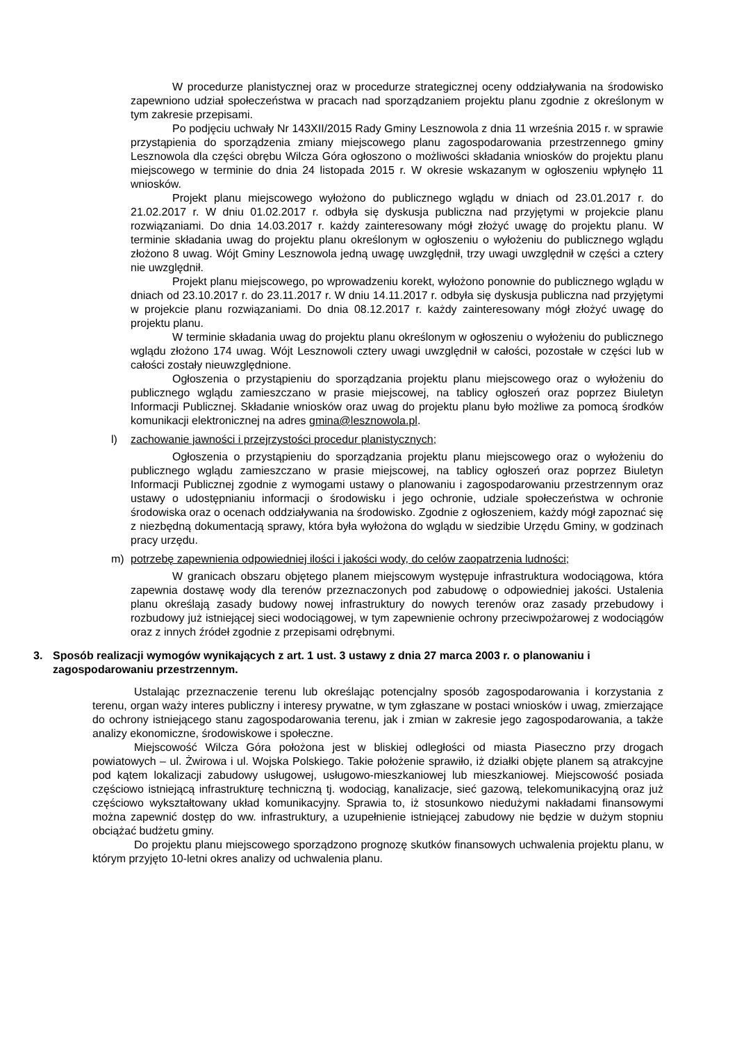W procedurze planistycznej oraz w procedurze strategicznej oceny oddziaływania na środowisko zapewniono udział społeczeństwa w pracach nad sporządzaniem projektu planu zgodnie z określonym w tym zakresie przepisami.
Po podjęciu uchwały Nr 143XII/2015 Rady Gminy Lesznowola z dnia 11 września 2015 r. w sprawie przystąpienia do sporządzenia zmiany miejscowego planu zagospodarowania przestrzennego gminy Lesznowola dla części obrębu Wilcza Góra ogłoszono o możliwości składania wniosków do projektu planu miejscowego w terminie do dnia 24 listopada 2015 r. W okresie wskazanym w ogłoszeniu wpłynęło 11 wniosków.
Projekt planu miejscowego wyłożono do publicznego wglądu w dniach od 23.01.2017 r. do 21.02.2017 r. W dniu 01.02.2017 r. odbyła się dyskusja publiczna nad przyjętymi w projekcie planu rozwiązaniami. Do dnia 14.03.2017 r. każdy zainteresowany mógł złożyć uwagę do projektu planu. W terminie składania uwag do projektu planu określonym w ogłoszeniu o wyłożeniu do publicznego wglądu złożono 8 uwag. Wójt Gminy Lesznowola jedną uwagę uwzględnił, trzy uwagi uwzględnił w części a cztery nie uwzględnił.
Projekt planu miejscowego, po wprowadzeniu korekt, wyłożono ponownie do publicznego wglądu w dniach od 23.10.2017 r. do 23.11.2017 r. W dniu 14.11.2017 r. odbyła się dyskusja publiczna nad przyjętymi w projekcie planu rozwiązaniami. Do dnia 08.12.2017 r. każdy zainteresowany mógł złożyć uwagę do projektu planu.
W terminie składania uwag do projektu planu określonym w ogłoszeniu o wyłożeniu do publicznego wglądu złożono 174 uwag. Wójt Lesznowoli cztery uwagi uwzględnił w całości, pozostałe w części lub w całości zostały nieuwzględnione.
Ogłoszenia o przystąpieniu do sporządzania projektu planu miejscowego oraz o wyłożeniu do publicznego wglądu zamieszczano w prasie miejscowej, na tablicy ogłoszeń oraz poprzez Biuletyn Informacji Publicznej. Składanie wniosków oraz uwag do projektu planu było możliwe za pomocą środków komunikacji elektronicznej na adres gmina@lesznowola.pl.
l) zachowanie jawności i przejrzystości procedur planistycznych;
Ogłoszenia o przystąpieniu do sporządzania projektu planu miejscowego oraz o wyłożeniu do publicznego wglądu zamieszczano w prasie miejscowej, na tablicy ogłoszeń oraz poprzez Biuletyn Informacji Publicznej zgodnie z wymogami ustawy o planowaniu i zagospodarowaniu przestrzennym oraz ustawy o udostępnianiu informacji o środowisku i jego ochronie, udziale społeczeństwa w ochronie środowiska oraz o ocenach oddziaływania na środowisko. Zgodnie z ogłoszeniem, każdy mógł zapoznać się z niezbędną dokumentacją sprawy, która była wyłożona do wglądu w siedzibie Urzędu Gminy, w godzinach pracy urzędu.
m) potrzebę zapewnienia odpowiedniej ilości i jakości wody, do celów zaopatrzenia ludności;
W granicach obszaru objętego planem miejscowym występuje infrastruktura wodociągowa, która zapewnia dostawę wody dla terenów przeznaczonych pod zabudowę o odpowiedniej jakości. Ustalenia planu określają zasady budowy nowej infrastruktury do nowych terenów oraz zasady przebudowy i rozbudowy już istniejącej sieci wodociągowej, w tym zapewnienie ochrony przeciwpożarowej z wodociągów oraz z innych źródeł zgodnie z przepisami odrębnymi.
3. Sposób realizacji wymogów wynikających z art. 1 ust. 3 ustawy z dnia 27 marca 2003 r. o planowaniu i zagospodarowaniu przestrzennym.
Ustalając przeznaczenie terenu lub określając potencjalny sposób zagospodarowania i korzystania z terenu, organ waży interes publiczny i interesy prywatne, w tym zgłaszane w postaci wniosków i uwag, zmierzające do ochrony istniejącego stanu zagospodarowania terenu, jak i zmian w zakresie jego zagospodarowania, a także analizy ekonomiczne, środowiskowe i społeczne.
Miejscowość Wilcza Góra położona jest w bliskiej odległości od miasta Piaseczno przy drogach powiatowych – ul. Żwirowa i ul. Wojska Polskiego. Takie położenie sprawiło, iż działki objęte planem są atrakcyjne pod kątem lokalizacji zabudowy usługowej, usługowo-mieszkaniowej lub mieszkaniowej. Miejscowość posiada częściowo istniejącą infrastrukturę techniczną tj. wodociąg, kanalizacje, sieć gazową, telekomunikacyjną oraz już częściowo wykształtowany układ komunikacyjny. Sprawia to, iż stosunkowo niedużymi nakładami finansowymi można zapewnić dostęp do ww. infrastruktury, a uzupełnienie istniejącej zabudowy nie będzie w dużym stopniu obciążać budżetu gminy.
Do projektu planu miejscowego sporządzono prognozę skutków finansowych uchwalenia projektu planu, w którym przyjęto 10-letni okres analizy od uchwalenia planu.